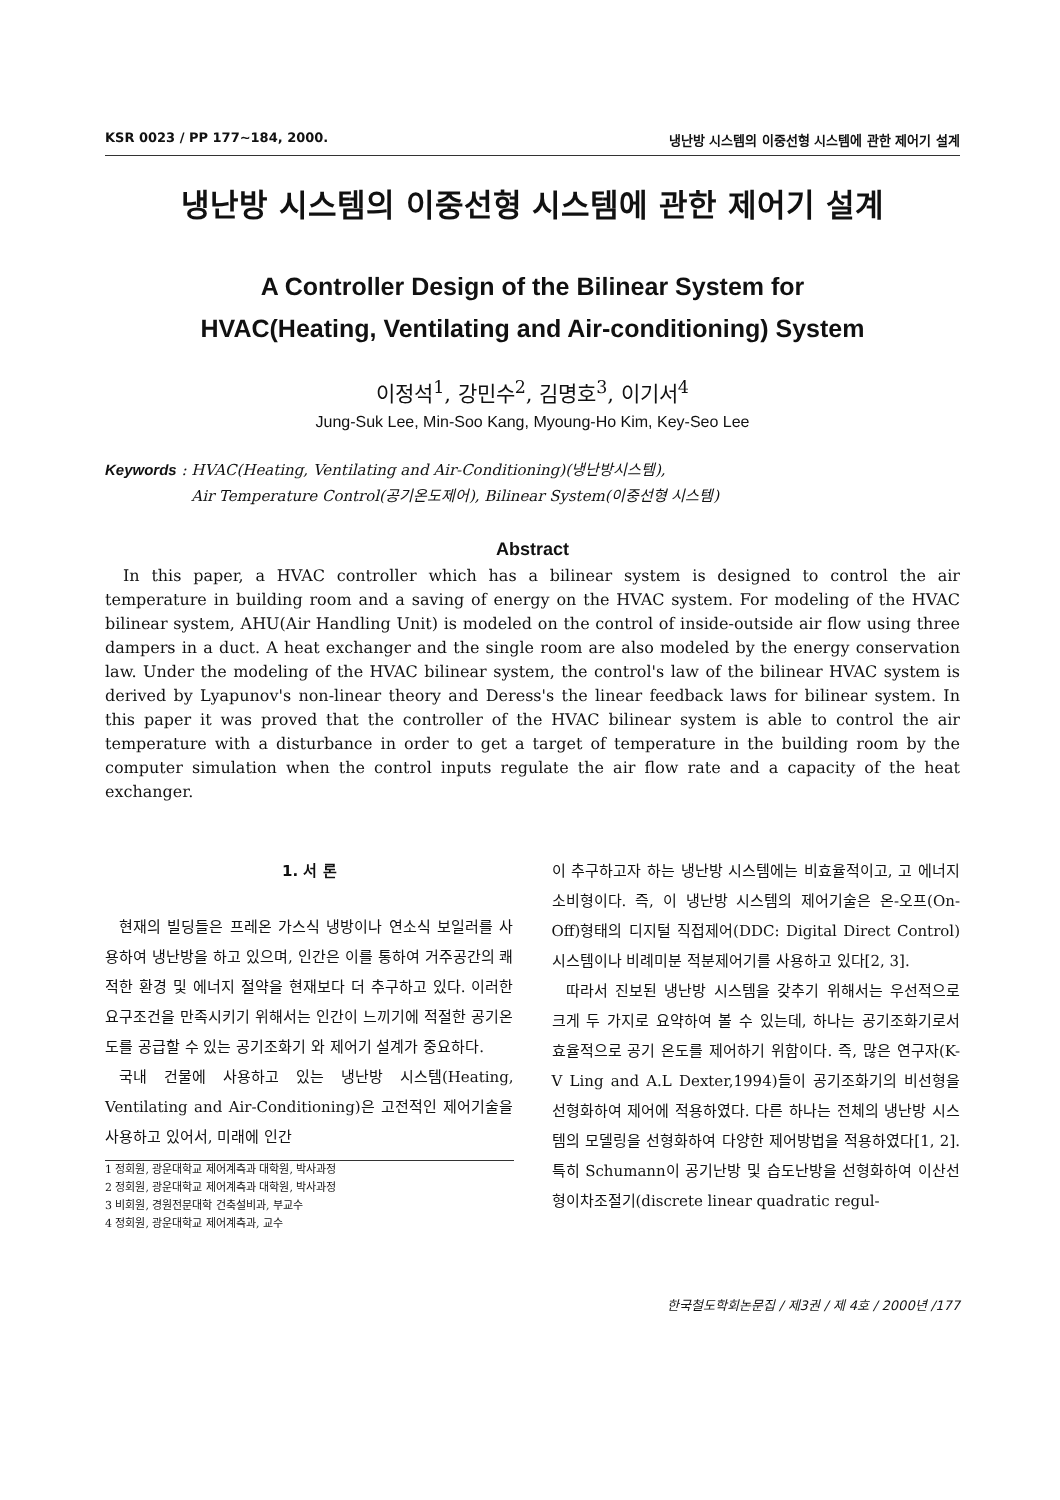KSR 0023 / PP 177~184, 2000. 냉난방 시스템의 이중선형 시스템에 관한 제어기 설계
냉난방 시스템의 이중선형 시스템에 관한 제어기 설계
A Controller Design of the Bilinear System for
HVAC(Heating, Ventilating and Air-conditioning) System
이정석<sup>1</sup>, 강민수<sup>2</sup>, 김명호<sup>3</sup>, 이기서<sup>4</sup>
Jung-Suk Lee, Min-Soo Kang, Myoung-Ho Kim, Key-Seo Lee
Keywords : HVAC(Heating, Ventilating and Air-Conditioning)(냉난방시스템),
Air Temperature Control(공기온도제어), Bilinear System(이중선형 시스템)
Abstract
In this paper, a HVAC controller which has a bilinear system is designed to control the air temperature in building room and a saving of energy on the HVAC system. For modeling of the HVAC bilinear system, AHU(Air Handling Unit) is modeled on the control of inside-outside air flow using three dampers in a duct. A heat exchanger and the single room are also modeled by the energy conservation law. Under the modeling of the HVAC bilinear system, the control's law of the bilinear HVAC system is derived by Lyapunov's non-linear theory and Deress's the linear feedback laws for bilinear system. In this paper it was proved that the controller of the HVAC bilinear system is able to control the air temperature with a disturbance in order to get a target of temperature in the building room by the computer simulation when the control inputs regulate the air flow rate and a capacity of the heat exchanger.
1. 서 론
현재의 빌딩들은 프레온 가스식 냉방이나 연소식 보일러를 사용하여 냉난방을 하고 있으며, 인간은 이를 통하여 거주공간의 쾌적한 환경 및 에너지 절약을 현재보다 더 추구하고 있다. 이러한 요구조건을 만족시키기 위해서는 인간이 느끼기에 적절한 공기온도를 공급할 수 있는 공기조화기 와 제어기 설계가 중요하다.
국내 건물에 사용하고 있는 냉난방 시스템(Heating, Ventilating and Air-Conditioning)은 고전적인 제어기술을 사용하고 있어서, 미래에 인간
1 정회원, 광운대학교 제어계측과 대학원, 박사과정
2 정회원, 광운대학교 제어계측과 대학원, 박사과정
3 비회원, 경원전문대학 건축설비과, 부교수
4 정회원, 광운대학교 제어계측과, 교수
이 추구하고자 하는 냉난방 시스템에는 비효율적이고, 고 에너지 소비형이다. 즉, 이 냉난방 시스템의 제어기술은 온-오프(On-Off)형태의 디지털 직접제어(DDC: Digital Direct Control) 시스템이나 비례미분 적분제어기를 사용하고 있다[2, 3].
따라서 진보된 냉난방 시스템을 갖추기 위해서는 우선적으로 크게 두 가지로 요약하여 볼 수 있는데, 하나는 공기조화기로서 효율적으로 공기 온도를 제어하기 위함이다. 즉, 많은 연구자(K-V Ling and A.L Dexter,1994)들이 공기조화기의 비선형을 선형화하여 제어에 적용하였다. 다른 하나는 전체의 냉난방 시스템의 모델링을 선형화하여 다양한 제어방법을 적용하였다[1, 2]. 특히 Schumann이 공기난방 및 습도난방을 선형화하여 이산선형이차조절기(discrete linear quadratic regul-
한국철도학회논문집 / 제3권 / 제 4호 / 2000년 /177